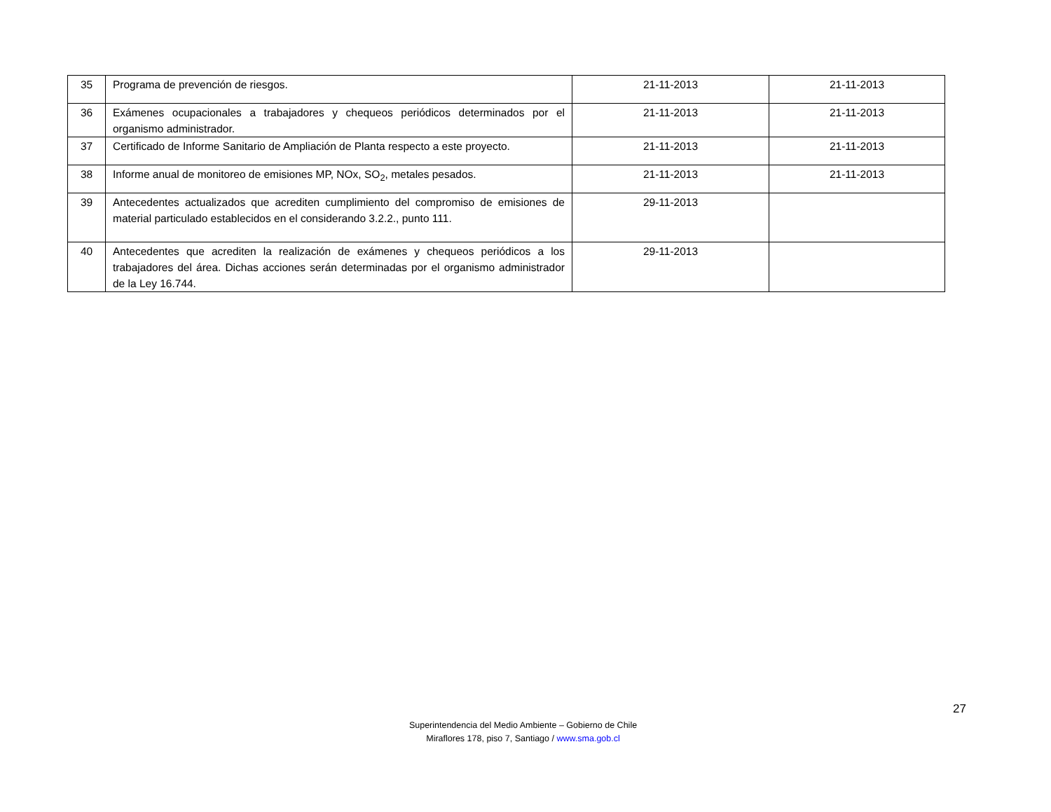| 35 | Programa de prevención de riesgos. | 21-11-2013 | 21-11-2013 |
| 36 | Exámenes ocupacionales a trabajadores y chequeos periódicos determinados por el organismo administrador. | 21-11-2013 | 21-11-2013 |
| 37 | Certificado de Informe Sanitario de Ampliación de Planta respecto a este proyecto. | 21-11-2013 | 21-11-2013 |
| 38 | Informe anual de monitoreo de emisiones MP, NOx, SO<sub>2</sub>, metales pesados. | 21-11-2013 | 21-11-2013 |
| 39 | Antecedentes actualizados que acrediten cumplimiento del compromiso de emisiones de material particulado establecidos en el considerando 3.2.2., punto 111. | 29-11-2013 | |
| 40 | Antecedentes que acrediten la realización de exámenes y chequeos periódicos a los trabajadores del área. Dichas acciones serán determinadas por el organismo administrador de la Ley 16.744. | 29-11-2013 | |
27
Superintendencia del Medio Ambiente – Gobierno de Chile
Miraflores 178, piso 7, Santiago / www.sma.gob.cl